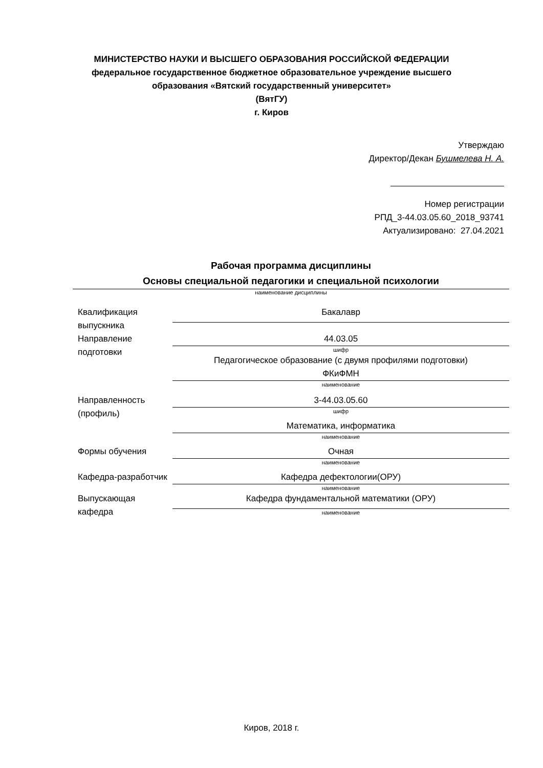МИНИСТЕРСТВО НАУКИ И ВЫСШЕГО ОБРАЗОВАНИЯ РОССИЙСКОЙ ФЕДЕРАЦИИ
федеральное государственное бюджетное образовательное учреждение высшего
образования «Вятский государственный университет»
(ВятГУ)
г. Киров
Утверждаю
Директор/Декан Бушмелева Н. А.
Номер регистрации
РПД_3-44.03.05.60_2018_93741
Актуализировано: 27.04.2021
Рабочая программа дисциплины
Основы специальной педагогики и специальной психологии
наименование дисциплины
| Квалификация выпускника | Бакалавр |
| Направление подготовки | 44.03.05 |
| | шифр |
| | Педагогическое образование (с двумя профилями подготовки) ФКиФМН |
| | наименование |
| Направленность (профиль) | 3-44.03.05.60 |
| | шифр |
| | Математика, информатика |
| | наименование |
| Формы обучения | Очная |
| | наименование |
| Кафедра-разработчик | Кафедра дефектологии(ОРУ) |
| | наименование |
| Выпускающая кафедра | Кафедра фундаментальной математики (ОРУ) |
| | наименование |
Киров, 2018 г.